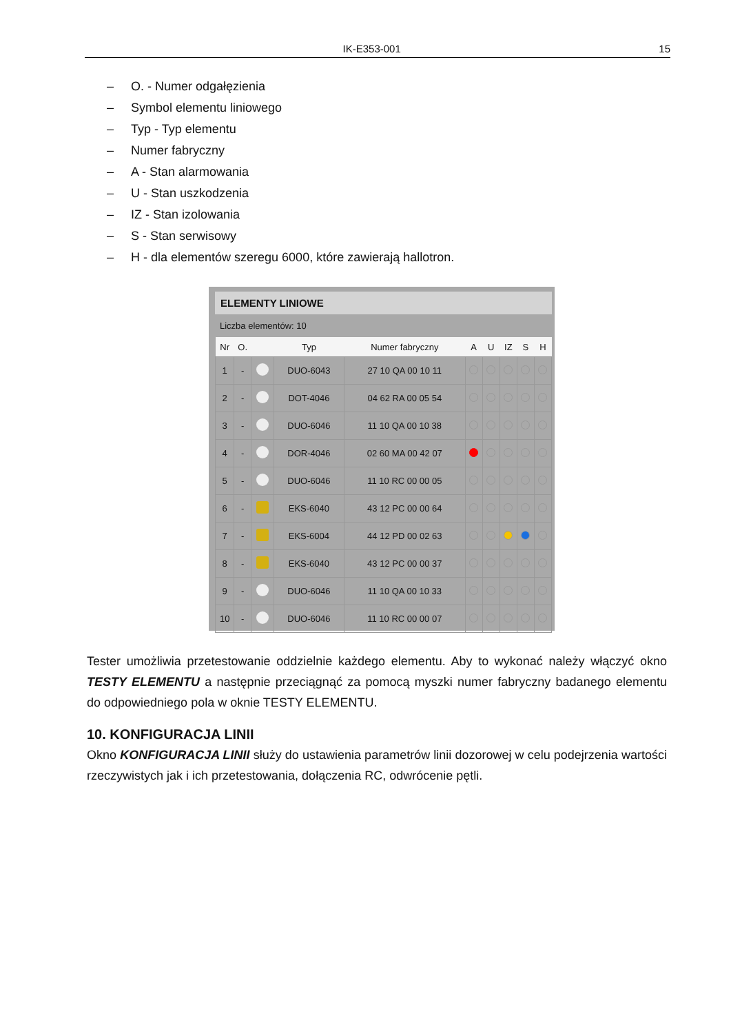IK-E353-001 15
– O. - Numer odgałęzienia
– Symbol elementu liniowego
– Typ - Typ elementu
– Numer fabryczny
– A - Stan alarmowania
– U - Stan uszkodzenia
– IZ - Stan izolowania
– S - Stan serwisowy
– H - dla elementów szeregu 6000, które zawierają hallotron.
ELEMENTY LINIOWE
Liczba elementów: 10
| Nr | O. | | Typ | Numer fabryczny | A | U | IZ | S | H |
| --- | --- | --- | --- | --- | --- | --- | --- | --- | --- |
| 1 | - | | DUO-6043 | 27 10 QA 00 10 11 | | | | | |
| 2 | - | | DOT-4046 | 04 62 RA 00 05 54 | | | | | |
| 3 | - | | DUO-6046 | 11 10 QA 00 10 38 | | | | | |
| 4 | - | | DOR-4046 | 02 60 MA 00 42 07 | | | | | |
| 5 | - | | DUO-6046 | 11 10 RC 00 00 05 | | | | | |
| 6 | - | | EKS-6040 | 43 12 PC 00 00 64 | | | | | |
| 7 | - | | EKS-6004 | 44 12 PD 00 02 63 | | | | | |
| 8 | - | | EKS-6040 | 43 12 PC 00 00 37 | | | | | |
| 9 | - | | DUO-6046 | 11 10 QA 00 10 33 | | | | | |
| 10 | - | | DUO-6046 | 11 10 RC 00 00 07 | | | | | |
Tester umożliwia przetestowanie oddzielnie każdego elementu. Aby to wykonać należy włączyć okno TESTY ELEMENTU a następnie przeciągnąć za pomocą myszki numer fabryczny badanego elementu do odpowiedniego pola w oknie TESTY ELEMENTU.
10. KONFIGURACJA LINII
Okno KONFIGURACJA LINII służy do ustawienia parametrów linii dozorowej w celu podejrzenia wartości rzeczywistych jak i ich przetestowania, dołączenia RC, odwrócenie pętli.